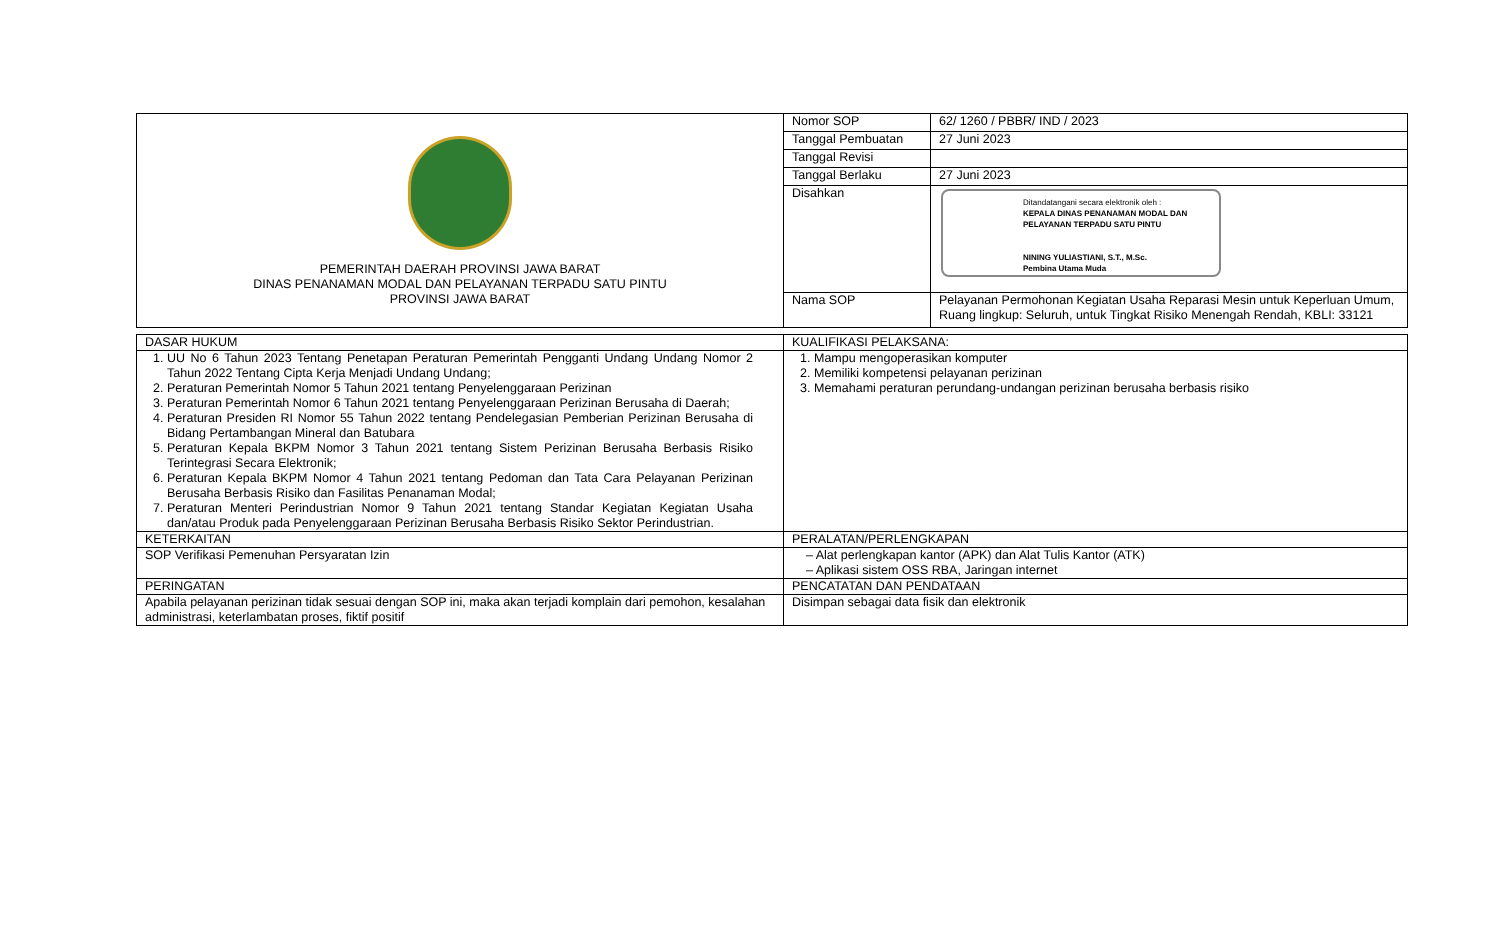| PEMERINTAH DAERAH PROVINSI JAWA BARAT DINAS PENANAMAN MODAL DAN PELAYANAN TERPADU SATU PINTU PROVINSI JAWA BARAT | Nomor SOP | 62/ 1260 / PBBR/ IND / 2023 |
| | Tanggal Pembuatan | 27 Juni 2023 |
| | Tanggal Revisi | |
| | Tanggal Berlaku | 27 Juni 2023 |
| | Disahkan | Ditandatangani secara elektronik oleh : KEPALA DINAS PENANAMAN MODAL DAN PELAYANAN TERPADU SATU PINTU NINING YULIASTIANI, S.T., M.Sc. Pembina Utama Muda |
| | Nama SOP | Pelayanan Permohonan Kegiatan Usaha Reparasi Mesin untuk Keperluan Umum, Ruang lingkup: Seluruh, untuk Tingkat Risiko Menengah Rendah, KBLI: 33121 |
| DASAR HUKUM | KUALIFIKASI PELAKSANA: |
| 1. UU No 6 Tahun 2023 Tentang Penetapan Peraturan Pemerintah Pengganti Undang Undang Nomor 2 Tahun 2022 Tentang Cipta Kerja Menjadi Undang Undang; 2. Peraturan Pemerintah Nomor 5 Tahun 2021 tentang Penyelenggaraan Perizinan 3. Peraturan Pemerintah Nomor 6 Tahun 2021 tentang Penyelenggaraan Perizinan Berusaha di Daerah; 4. Peraturan Presiden RI Nomor 55 Tahun 2022 tentang Pendelegasian Pemberian Perizinan Berusaha di Bidang Pertambangan Mineral dan Batubara 5. Peraturan Kepala BKPM Nomor 3 Tahun 2021 tentang Sistem Perizinan Berusaha Berbasis Risiko Terintegrasi Secara Elektronik; 6. Peraturan Kepala BKPM Nomor 4 Tahun 2021 tentang Pedoman dan Tata Cara Pelayanan Perizinan Berusaha Berbasis Risiko dan Fasilitas Penanaman Modal; 7. Peraturan Menteri Perindustrian Nomor 9 Tahun 2021 tentang Standar Kegiatan Kegiatan Usaha dan/atau Produk pada Penyelenggaraan Perizinan Berusaha Berbasis Risiko Sektor Perindustrian. | 1. Mampu mengoperasikan komputer 2. Memiliki kompetensi pelayanan perizinan 3. Memahami peraturan perundang-undangan perizinan berusaha berbasis risiko |
| KETERKAITAN | PERALATAN/PERLENGKAPAN |
| SOP Verifikasi Pemenuhan Persyaratan Izin | – Alat perlengkapan kantor (APK) dan Alat Tulis Kantor (ATK) – Aplikasi sistem OSS RBA, Jaringan internet |
| PERINGATAN | PENCATATAN DAN PENDATAAN |
| Apabila pelayanan perizinan tidak sesuai dengan SOP ini, maka akan terjadi komplain dari pemohon, kesalahan administrasi, keterlambatan proses, fiktif positif | Disimpan sebagai data fisik dan elektronik |